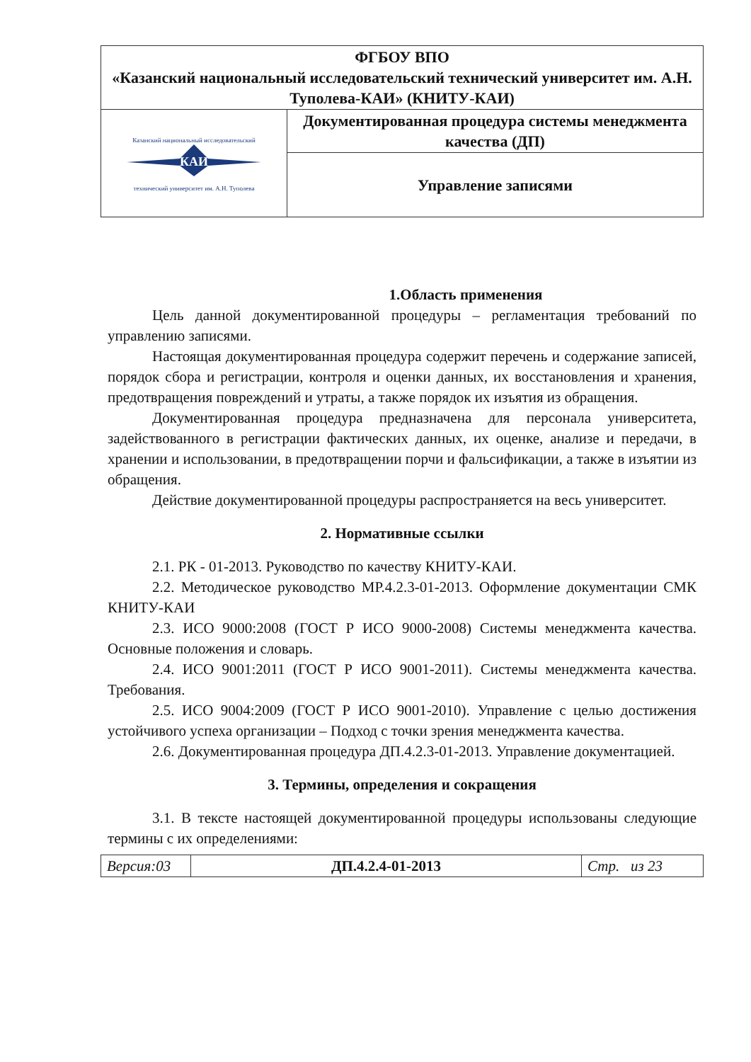| ФГБОУ ВПО «Казанский национальный исследовательский технический университет им. А.Н. Туполева-КАИ» (КНИТУ-КАИ) | |
| Казанский национальный исследовательский КАИ технический университет им. А.Н. Туполева | Документированная процедура системы менеджмента качества (ДП) |
| | Управление записями |
1.Область применения
Цель данной документированной процедуры – регламентация требований по управлению записями.
Настоящая документированная процедура содержит перечень и содержание записей, порядок сбора и регистрации, контроля и оценки данных, их восстановления и хранения, предотвращения повреждений и утраты, а также порядок их изъятия из обращения.
Документированная процедура предназначена для персонала университета, задействованного в регистрации фактических данных, их оценке, анализе и передачи, в хранении и использовании, в предотвращении порчи и фальсификации, а также в изъятии из обращения.
Действие документированной процедуры распространяется на весь университет.
2. Нормативные ссылки
2.1. РК - 01-2013. Руководство по качеству КНИТУ-КАИ.
2.2. Методическое руководство МР.4.2.3-01-2013. Оформление документации СМК КНИТУ-КАИ
2.3. ИСО 9000:2008 (ГОСТ Р ИСО 9000-2008) Системы менеджмента качества. Основные положения и словарь.
2.4. ИСО 9001:2011 (ГОСТ Р ИСО 9001-2011). Системы менеджмента качества. Требования.
2.5. ИСО 9004:2009 (ГОСТ Р ИСО 9001-2010). Управление с целью достижения устойчивого успеха организации – Подход с точки зрения менеджмента качества.
2.6. Документированная процедура ДП.4.2.3-01-2013. Управление документацией.
3. Термины, определения и сокращения
3.1. В тексте настоящей документированной процедуры использованы следующие термины с их определениями:
| Версия:03 | ДП.4.2.4-01-2013 | Стр. из 23 |